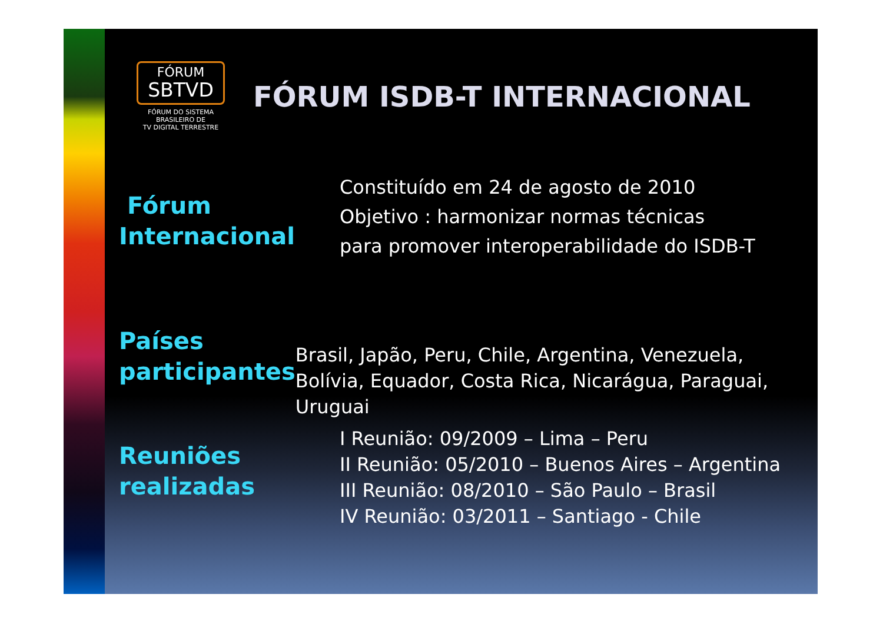FÓRUM
SBTVD
FÓRUM DO SISTEMA
BRASILEIRO DE
TV DIGITAL TERRESTRE
FÓRUM ISDB-T INTERNACIONAL
Fórum
Internacional
Constituído em 24 de agosto de 2010
Objetivo : harmonizar normas técnicas
para promover interoperabilidade do ISDB-T
Países
participantes
Brasil, Japão, Peru, Chile, Argentina, Venezuela, Bolívia, Equador, Costa Rica, Nicarágua, Paraguai, Uruguai
Reuniões
realizadas
I Reunião: 09/2009 – Lima – Peru
II Reunião: 05/2010 – Buenos Aires – Argentina
III Reunião: 08/2010 – São Paulo – Brasil
IV Reunião: 03/2011 – Santiago - Chile